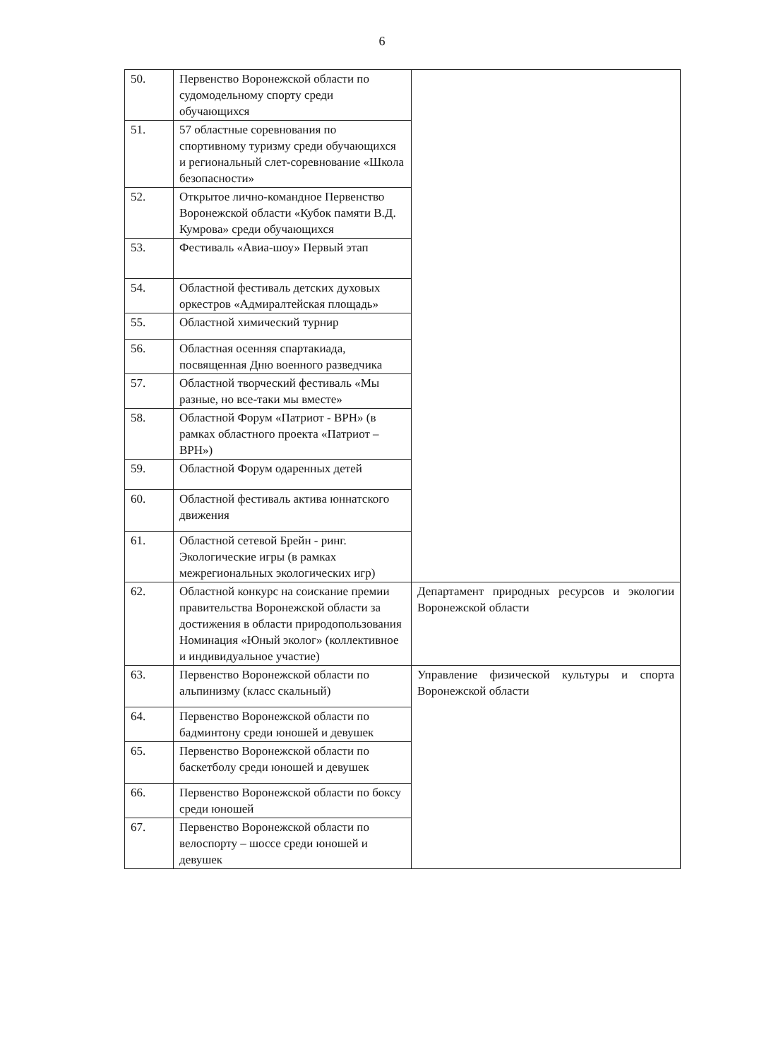6
| 50. | Первенство Воронежской области по судомодельному спорту среди обучающихся | |
| 51. | 57 областные соревнования по спортивному туризму среди обучающихся и региональный слет-соревнование «Школа безопасности» | |
| 52. | Открытое лично-командное Первенство Воронежской области «Кубок памяти В.Д. Кумрова» среди обучающихся | |
| 53. | Фестиваль «Авиа-шоу» Первый этап | |
| 54. | Областной фестиваль детских духовых оркестров «Адмиралтейская площадь» | |
| 55. | Областной химический турнир | |
| 56. | Областная осенняя спартакиада, посвященная Дню военного разведчика | |
| 57. | Областной творческий фестиваль «Мы разные, но все-таки мы вместе» | |
| 58. | Областной Форум «Патриот - ВРН» (в рамках областного проекта «Патриот – ВРН») | |
| 59. | Областной Форум одаренных детей | |
| 60. | Областной фестиваль актива юннатского движения | |
| 61. | Областной сетевой Брейн - ринг. Экологические игры (в рамках межрегиональных экологических игр) | |
| 62. | Областной конкурс на соискание премии правительства Воронежской области за достижения в области природопользования Номинация «Юный эколог» (коллективное и индивидуальное участие) | Департамент природных ресурсов и экологии Воронежской области |
| 63. | Первенство Воронежской области по альпинизму (класс скальный) | Управление физической культуры и спорта Воронежской области |
| 64. | Первенство Воронежской области по бадминтону среди юношей и девушек | |
| 65. | Первенство Воронежской области по баскетболу среди юношей и девушек | |
| 66. | Первенство Воронежской области по боксу среди юношей | |
| 67. | Первенство Воронежской области по велоспорту – шоссе среди юношей и девушек | |